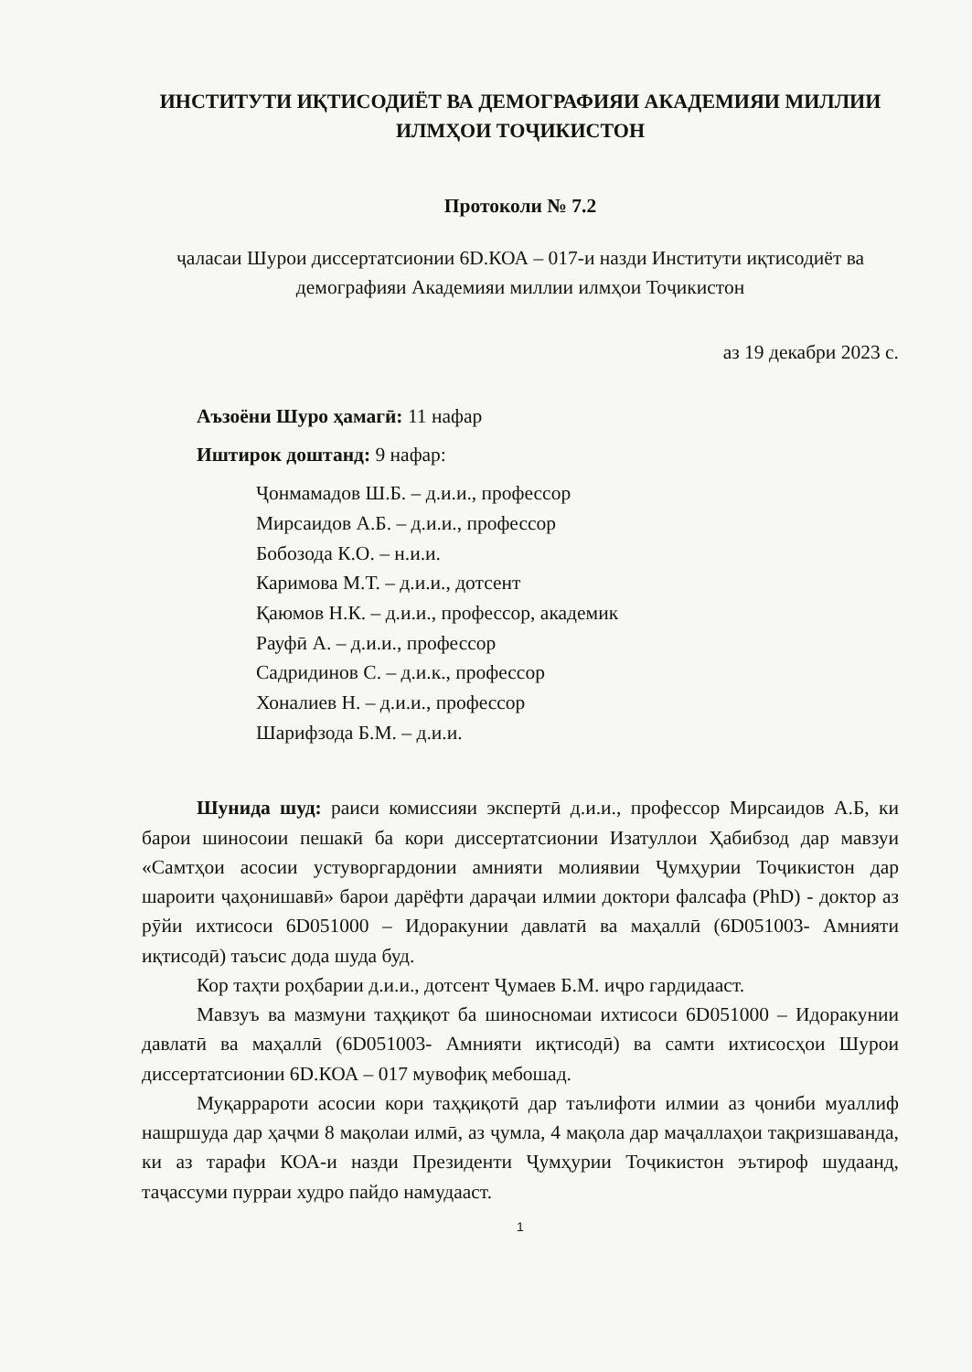ИНСТИТУТИ ИҚТИСОДИЁТ ВА ДЕМОГРАФИЯИ АКАДЕМИЯИ МИЛЛИИ ИЛМҲОИ ТОҶИКИСТОН
Протоколи № 7.2
ҷаласаи Шурои диссертатсионии 6D.КОА – 017-и назди Институти иқтисодиёт ва демографияи Академияи миллии илмҳои Тоҷикистон
аз 19 декабри 2023 с.
Аъзоёни Шуро ҳамагӣ: 11 нафар
Иштирок доштанд: 9 нафар:
Ҷонмамадов Ш.Б. – д.и.и., профессор
Мирсаидов А.Б. – д.и.и., профессор
Бобозода К.О. – н.и.и.
Каримова М.Т. – д.и.и., дотсент
Қаюмов Н.К. – д.и.и., профессор, академик
Рауфӣ А. – д.и.и., профессор
Садридинов С. – д.и.к., профессор
Хоналиев Н. – д.и.и., профессор
Шарифзода Б.М. – д.и.и.
Шунида шуд: раиси комиссияи экспертӣ д.и.и., профессор Мирсаидов А.Б, ки барои шиносоии пешакӣ ба кори диссертатсионии Изатуллои Ҳабибзод дар мавзуи «Самтҳои асосии устуворгардонии амнияти молиявии Ҷумҳурии Тоҷикистон дар шароити ҷаҳонишавӣ» барои дарёфти дараҷаи илмии доктори фалсафа (PhD) - доктор аз рӯйи ихтисоси 6D051000 – Идоракунии давлатӣ ва маҳаллӣ (6D051003- Амнияти иқтисодӣ) таъсис дода шуда буд.
Кор таҳти роҳбарии д.и.и., дотсент Ҷумаев Б.М. иҷро гардидааст.
Мавзуъ ва мазмуни таҳқиқот ба шиносномаи ихтисоси 6D051000 – Идоракунии давлатӣ ва маҳаллӣ (6D051003- Амнияти иқтисодӣ) ва самти ихтисосҳои Шурои диссертатсионии 6D.КОА – 017 мувофиқ мебошад.
Муқаррароти асосии кори таҳқиқотӣ дар таълифоти илмии аз ҷониби муаллиф нашршуда дар ҳаҷми 8 мақолаи илмӣ, аз ҷумла, 4 мақола дар маҷаллаҳои тақризшаванда, ки аз тарафи КОА-и назди Президенти Ҷумҳурии Тоҷикистон эътироф шудаанд, таҷассуми пурраи худро пайдо намудааст.
1